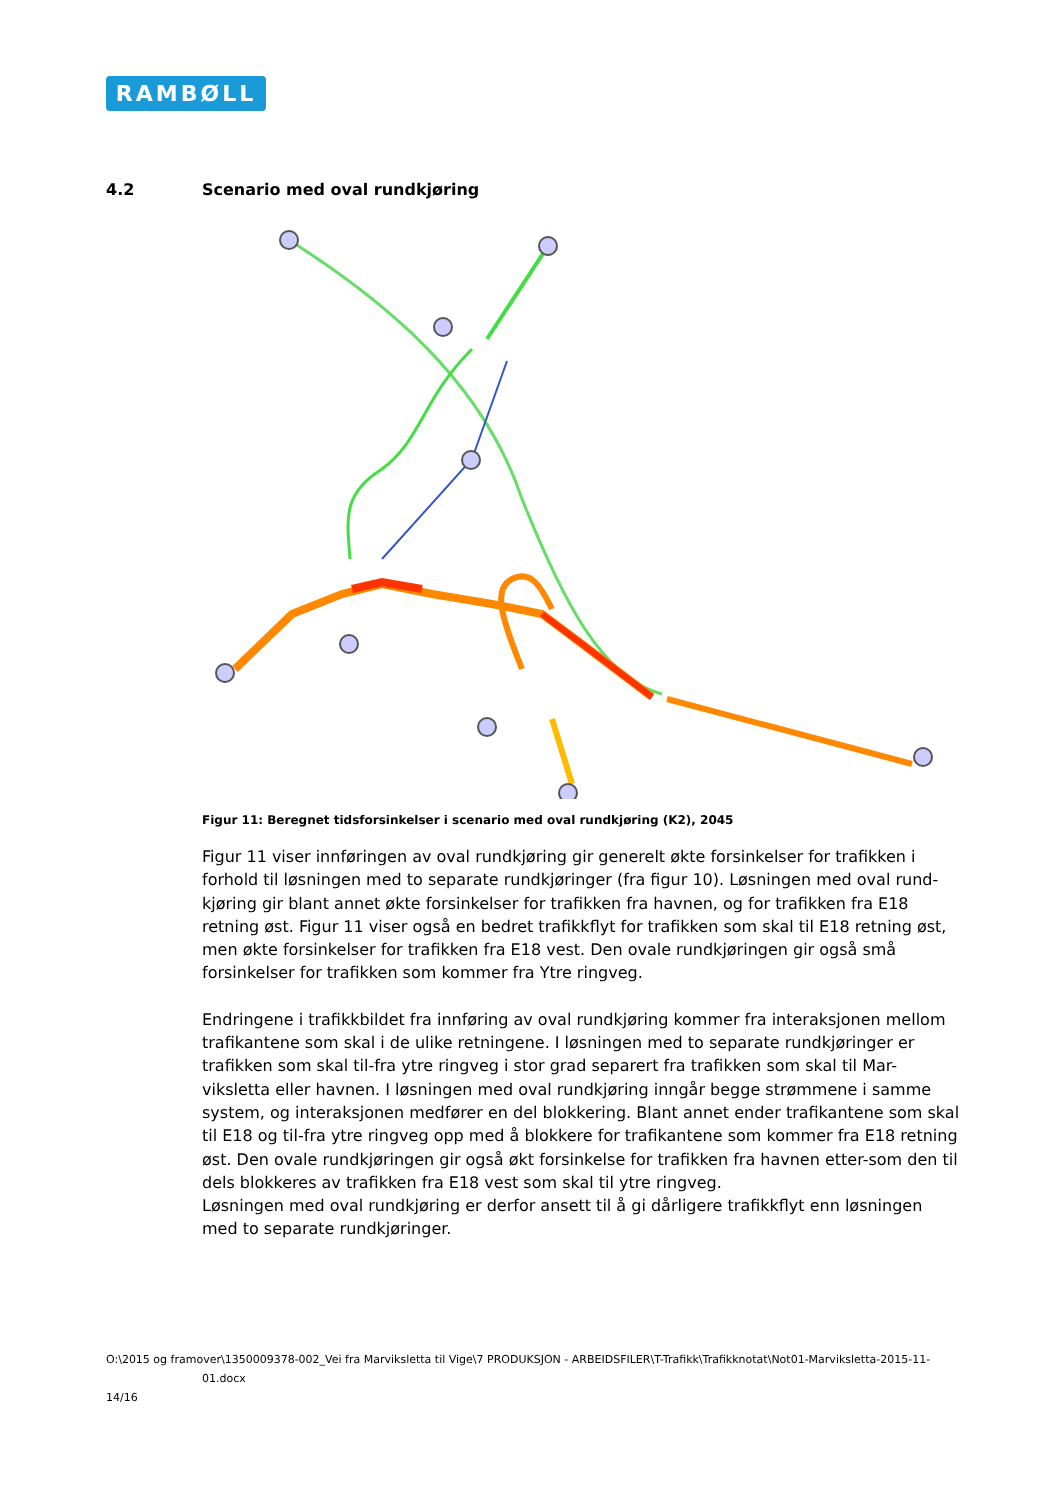RAMBØLL
4.2 Scenario med oval rundkjøring
Figur 11: Beregnet tidsforsinkelser i scenario med oval rundkjøring (K2), 2045
Figur 11 viser innføringen av oval rundkjøring gir generelt økte forsinkelser for trafikken i forhold til løsningen med to separate rundkjøringer (fra figur 10). Løsningen med oval rund-kjøring gir blant annet økte forsinkelser for trafikken fra havnen, og for trafikken fra E18 retning øst. Figur 11 viser også en bedret trafikkflyt for trafikken som skal til E18 retning øst, men økte forsinkelser for trafikken fra E18 vest. Den ovale rundkjøringen gir også små forsinkelser for trafikken som kommer fra Ytre ringveg.
Endringene i trafikkbildet fra innføring av oval rundkjøring kommer fra interaksjonen mellom trafikantene som skal i de ulike retningene. I løsningen med to separate rundkjøringer er trafikken som skal til-fra ytre ringveg i stor grad separert fra trafikken som skal til Mar-viksletta eller havnen. I løsningen med oval rundkjøring inngår begge strømmene i samme system, og interaksjonen medfører en del blokkering. Blant annet ender trafikantene som skal til E18 og til-fra ytre ringveg opp med å blokkere for trafikantene som kommer fra E18 retning øst. Den ovale rundkjøringen gir også økt forsinkelse for trafikken fra havnen etter-som den til dels blokkeres av trafikken fra E18 vest som skal til ytre ringveg.
Løsningen med oval rundkjøring er derfor ansett til å gi dårligere trafikkflyt enn løsningen med to separate rundkjøringer.
O:\2015 og framover\1350009378-002_Vei fra Marviksletta til Vige\7 PRODUKSJON - ARBEIDSFILER\T-Trafikk\Trafikknotat\Not01-Marviksletta-2015-11-
01.docx
14/16